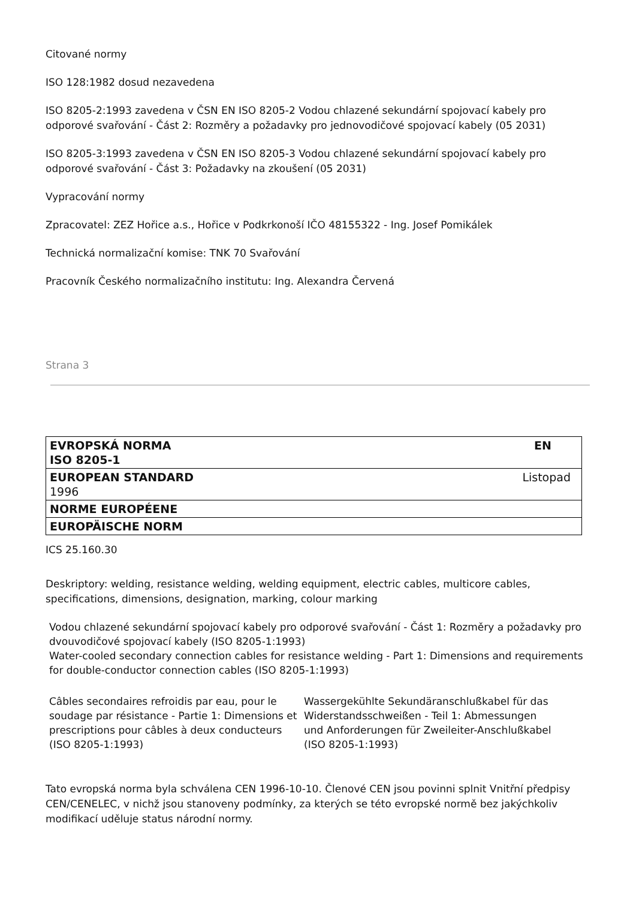Citované normy
ISO 128:1982 dosud nezavedena
ISO 8205-2:1993 zavedena v ČSN EN ISO 8205-2 Vodou chlazené sekundární spojovací kabely pro odporové svařování - Část 2: Rozměry a požadavky pro jednovodičové spojovací kabely (05 2031)
ISO 8205-3:1993 zavedena v ČSN EN ISO 8205-3 Vodou chlazené sekundární spojovací kabely pro odporové svařování - Část 3: Požadavky na zkoušení (05 2031)
Vypracování normy
Zpracovatel: ZEZ Hořice a.s., Hořice v Podkrkonoší IČO 48155322 - Ing. Josef Pomikálek
Technická normalizační komise: TNK 70 Svařování
Pracovník Českého normalizačního institutu: Ing. Alexandra Červená
Strana 3
| EVROPSKÁ NORMA EN ISO 8205-1 |
| EUROPEAN STANDARD Listopad 1996 |
| NORME EUROPÉENE |
| EUROPÄISCHE NORM |
ICS 25.160.30
Deskriptory: welding, resistance welding, welding equipment, electric cables, multicore cables, specifications, dimensions, designation, marking, colour marking
Vodou chlazené sekundární spojovací kabely pro odporové svařování - Část 1: Rozměry a požadavky pro dvouvodičové spojovací kabely (ISO 8205-1:1993)
Water-cooled secondary connection cables for resistance welding - Part 1: Dimensions and requirements for double-conductor connection cables (ISO 8205-1:1993)
Câbles secondaires refroidis par eau, pour le soudage par résistance - Partie 1: Dimensions et prescriptions pour câbles à deux conducteurs (ISO 8205-1:1993)
Wassergekühlte Sekundäranschlußkabel für das Widerstandsschweißen - Teil 1: Abmessungen und Anforderungen für Zweileiter-Anschlußkabel
(ISO 8205-1:1993)
Tato evropská norma byla schválena CEN 1996-10-10. Členové CEN jsou povinni splnit Vnitřní předpisy CEN/CENELEC, v nichž jsou stanoveny podmínky, za kterých se této evropské normě bez jakýchkoliv modifikací uděluje status národní normy.